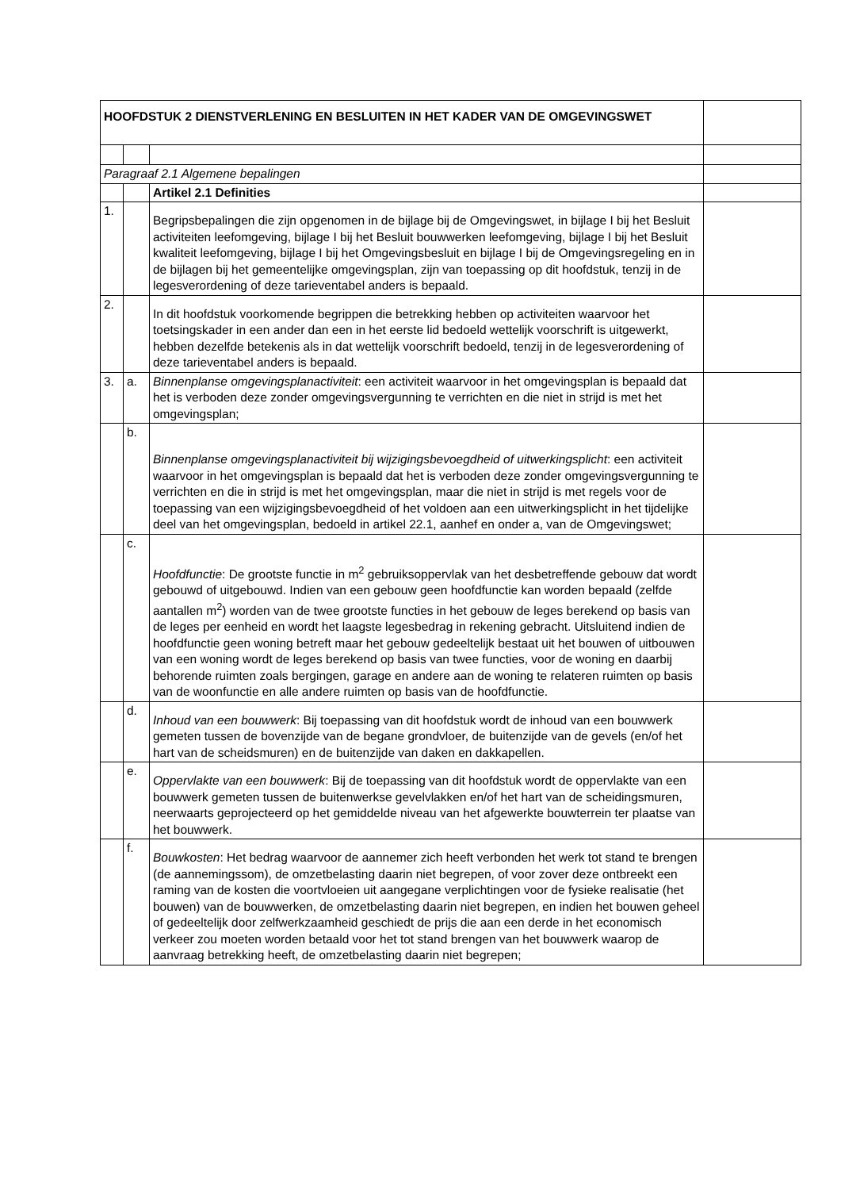| HOOFDSTUK 2 DIENSTVERLENING EN BESLUITEN IN HET KADER VAN DE OMGEVINGSWET | | | |
| Paragraaf 2.1 Algemene bepalingen | | | |
| | | Artikel 2.1 Definities | |
| 1. | | Begripsbepalingen die zijn opgenomen in de bijlage bij de Omgevingswet, in bijlage I bij het Besluit activiteiten leefomgeving, bijlage I bij het Besluit bouwwerken leefomgeving, bijlage I bij het Besluit kwaliteit leefomgeving, bijlage I bij het Omgevingsbesluit en bijlage I bij de Omgevingsregeling en in de bijlagen bij het gemeentelijke omgevingsplan, zijn van toepassing op dit hoofdstuk, tenzij in de legesverordening of deze tarieventabel anders is bepaald. | |
| 2. | | In dit hoofdstuk voorkomende begrippen die betrekking hebben op activiteiten waarvoor het toetsingskader in een ander dan een in het eerste lid bedoeld wettelijk voorschrift is uitgewerkt, hebben dezelfde betekenis als in dat wettelijk voorschrift bedoeld, tenzij in de legesverordening of deze tarieventabel anders is bepaald. | |
| 3. | a. | Binnenplanse omgevingsplanactiviteit : een activiteit waarvoor in het omgevingsplan is bepaald dat het is verboden deze zonder omgevingsvergunning te verrichten en die niet in strijd is met het omgevingsplan; | |
| | b. | Binnenplanse omgevingsplanactiviteit bij wijzigingsbevoegdheid of uitwerkingsplicht : een activiteit waarvoor in het omgevingsplan is bepaald dat het is verboden deze zonder omgevingsvergunning te verrichten en die in strijd is met het omgevingsplan, maar die niet in strijd is met regels voor de toepassing van een wijzigingsbevoegdheid of het voldoen aan een uitwerkingsplicht in het tijdelijke deel van het omgevingsplan, bedoeld in artikel 22.1, aanhef en onder a, van de Omgevingswet; | |
| | c. | Hoofdfunctie : De grootste functie in m<sup>2</sup> gebruiksoppervlak van het desbetreffende gebouw dat wordt gebouwd of uitgebouwd. Indien van een gebouw geen hoofdfunctie kan worden bepaald (zelfde aantallen m<sup>2</sup>) worden van de twee grootste functies in het gebouw de leges berekend op basis van de leges per eenheid en wordt het laagste legesbedrag in rekening gebracht. Uitsluitend indien de hoofdfunctie geen woning betreft maar het gebouw gedeeltelijk bestaat uit het bouwen of uitbouwen van een woning wordt de leges berekend op basis van twee functies, voor de woning en daarbij behorende ruimten zoals bergingen, garage en andere aan de woning te relateren ruimten op basis van de woonfunctie en alle andere ruimten op basis van de hoofdfunctie. | |
| | d. | Inhoud van een bouwwerk : Bij toepassing van dit hoofdstuk wordt de inhoud van een bouwwerk gemeten tussen de bovenzijde van de begane grondvloer, de buitenzijde van de gevels (en/of het hart van de scheidsmuren) en de buitenzijde van daken en dakkapellen. | |
| | e. | Oppervlakte van een bouwwerk : Bij de toepassing van dit hoofdstuk wordt de oppervlakte van een bouwwerk gemeten tussen de buitenwerkse gevelvlakken en/of het hart van de scheidingsmuren, neerwaarts geprojecteerd op het gemiddelde niveau van het afgewerkte bouwterrein ter plaatse van het bouwwerk. | |
| | f. | Bouwkosten : Het bedrag waarvoor de aannemer zich heeft verbonden het werk tot stand te brengen (de aannemingssom), de omzetbelasting daarin niet begrepen, of voor zover deze ontbreekt een raming van de kosten die voortvloeien uit aangegane verplichtingen voor de fysieke realisatie (het bouwen) van de bouwwerken, de omzetbelasting daarin niet begrepen, en indien het bouwen geheel of gedeeltelijk door zelfwerkzaamheid geschiedt de prijs die aan een derde in het economisch verkeer zou moeten worden betaald voor het tot stand brengen van het bouwwerk waarop de aanvraag betrekking heeft, de omzetbelasting daarin niet begrepen; | |